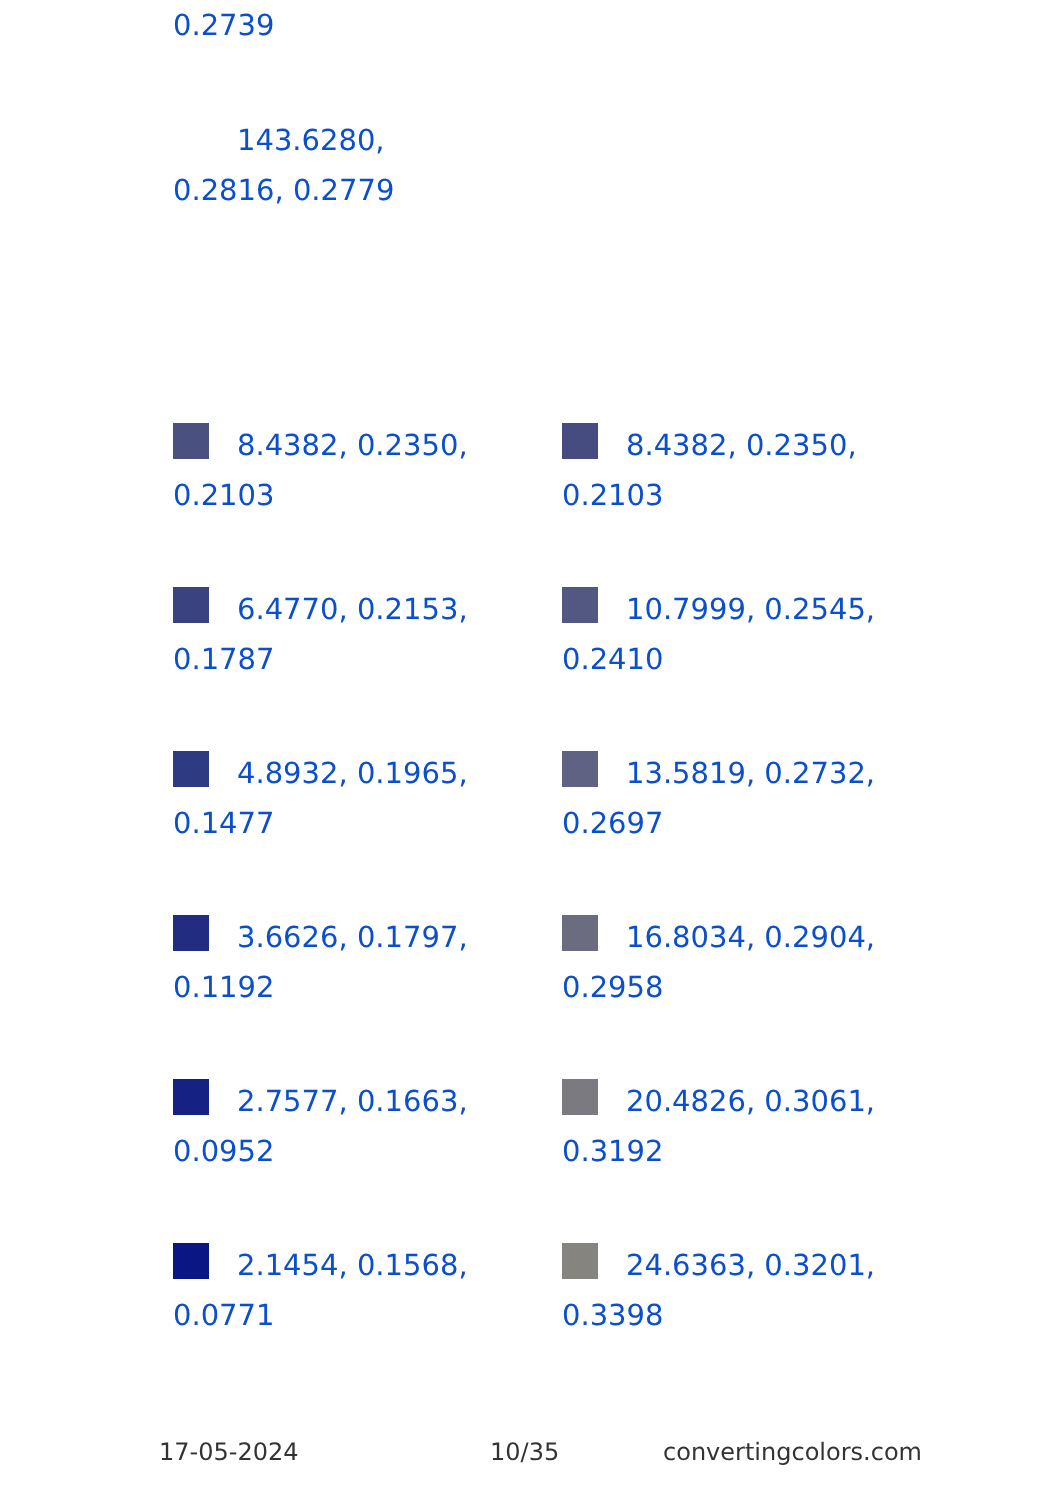0.2739
143.6280, 0.2816, 0.2779
8.4382, 0.2350, 0.2103
8.4382, 0.2350, 0.2103
6.4770, 0.2153, 0.1787
10.7999, 0.2545, 0.2410
4.8932, 0.1965, 0.1477
13.5819, 0.2732, 0.2697
3.6626, 0.1797, 0.1192
16.8034, 0.2904, 0.2958
2.7577, 0.1663, 0.0952
20.4826, 0.3061, 0.3192
2.1454, 0.1568, 0.0771
24.6363, 0.3201, 0.3398
17-05-2024 10/35 convertingcolors.com